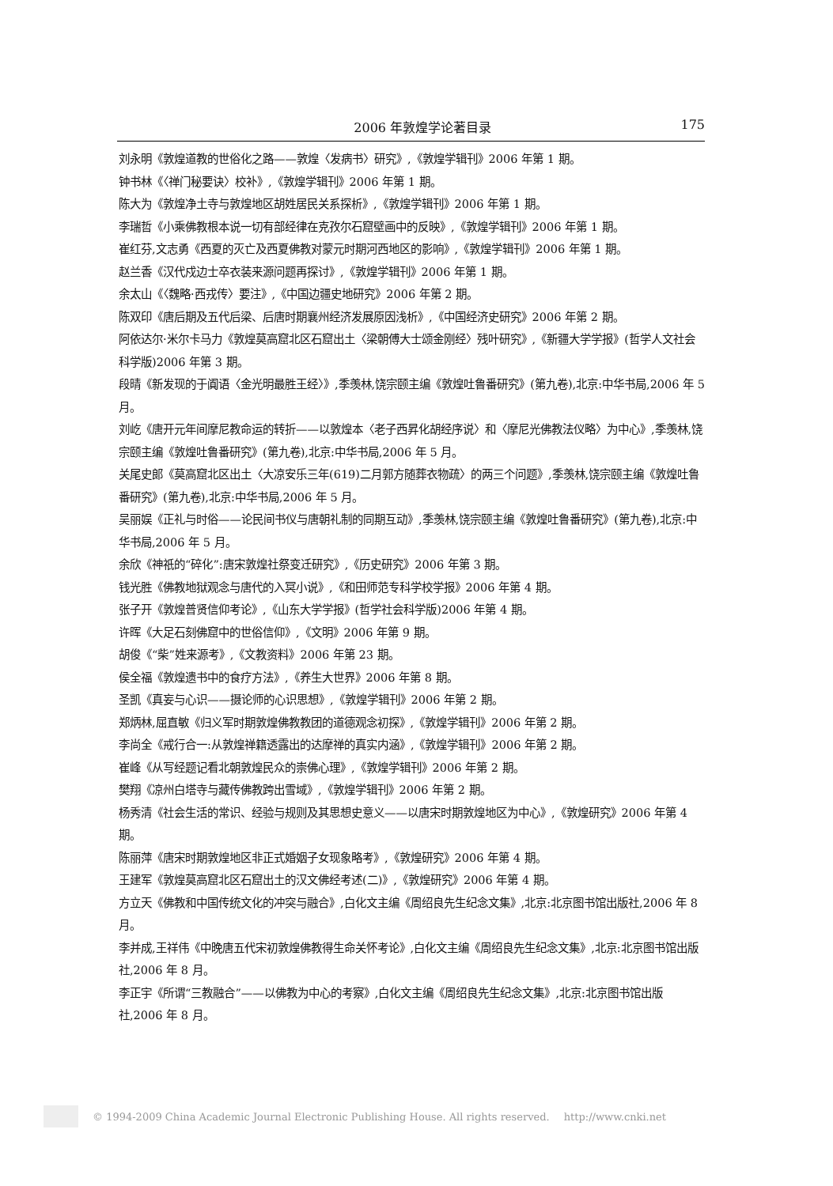2006 年敦煌学论著目录 175
刘永明《敦煌道教的世俗化之路——敦煌〈发病书〉研究》,《敦煌学辑刊》2006 年第 1 期。
钟书林《〈禅门秘要诀〉校补》,《敦煌学辑刊》2006 年第 1 期。
陈大为《敦煌净土寺与敦煌地区胡姓居民关系探析》,《敦煌学辑刊》2006 年第 1 期。
李瑞哲《小乘佛教根本说一切有部经律在克孜尔石窟壁画中的反映》,《敦煌学辑刊》2006 年第 1 期。
崔红芬,文志勇《西夏的灭亡及西夏佛教对蒙元时期河西地区的影响》,《敦煌学辑刊》2006 年第 1 期。
赵兰香《汉代戍边士卒衣装来源问题再探讨》,《敦煌学辑刊》2006 年第 1 期。
余太山《〈魏略·西戎传〉要注》,《中国边疆史地研究》2006 年第 2 期。
陈双印《唐后期及五代后梁、后唐时期襄州经济发展原因浅析》,《中国经济史研究》2006 年第 2 期。
阿依达尔·米尔卡马力《敦煌莫高窟北区石窟出土〈梁朝傅大士颂金刚经〉残叶研究》,《新疆大学学报》(哲学人文社会科学版)2006 年第 3 期。
段晴《新发现的于阗语〈金光明最胜王经〉》,季羡林,饶宗颐主编《敦煌吐鲁番研究》(第九卷),北京:中华书局,2006 年 5 月。
刘屹《唐开元年间摩尼教命运的转折——以敦煌本〈老子西昇化胡经序说〉和〈摩尼光佛教法仪略〉为中心》,季羡林,饶宗颐主编《敦煌吐鲁番研究》(第九卷),北京:中华书局,2006 年 5 月。
关尾史郎《莫高窟北区出土〈大凉安乐三年(619)二月郭方随葬衣物疏〉的两三个问题》,季羡林,饶宗颐主编《敦煌吐鲁番研究》(第九卷),北京:中华书局,2006 年 5 月。
吴丽娱《正礼与时俗——论民间书仪与唐朝礼制的同期互动》,季羡林,饶宗颐主编《敦煌吐鲁番研究》(第九卷),北京:中华书局,2006 年 5 月。
余欣《神祇的“碎化”:唐宋敦煌社祭变迁研究》,《历史研究》2006 年第 3 期。
钱光胜《佛教地狱观念与唐代的入冥小说》,《和田师范专科学校学报》2006 年第 4 期。
张子开《敦煌普贤信仰考论》,《山东大学学报》(哲学社会科学版)2006 年第 4 期。
许晖《大足石刻佛窟中的世俗信仰》,《文明》2006 年第 9 期。
胡俊《“柴”姓来源考》,《文教资料》2006 年第 23 期。
侯全福《敦煌遗书中的食疗方法》,《养生大世界》2006 年第 8 期。
圣凯《真妄与心识——摄论师的心识思想》,《敦煌学辑刊》2006 年第 2 期。
郑炳林,屈直敏《归义军时期敦煌佛教教团的道德观念初探》,《敦煌学辑刊》2006 年第 2 期。
李尚全《戒行合一:从敦煌禅籍透露出的达摩禅的真实内涵》,《敦煌学辑刊》2006 年第 2 期。
崔峰《从写经题记看北朝敦煌民众的崇佛心理》,《敦煌学辑刊》2006 年第 2 期。
樊翔《凉州白塔寺与藏传佛教跨出雪域》,《敦煌学辑刊》2006 年第 2 期。
杨秀清《社会生活的常识、经验与规则及其思想史意义——以唐宋时期敦煌地区为中心》,《敦煌研究》2006 年第 4 期。
陈丽萍《唐宋时期敦煌地区非正式婚姻子女现象略考》,《敦煌研究》2006 年第 4 期。
王建军《敦煌莫高窟北区石窟出土的汉文佛经考述(二)》,《敦煌研究》2006 年第 4 期。
方立天《佛教和中国传统文化的冲突与融合》,白化文主编《周绍良先生纪念文集》,北京:北京图书馆出版社,2006 年 8 月。
李并成,王祥伟《中晚唐五代宋初敦煌佛教得生命关怀考论》,白化文主编《周绍良先生纪念文集》,北京:北京图书馆出版社,2006 年 8 月。
李正宇《所谓“三教融合”——以佛教为中心的考察》,白化文主编《周绍良先生纪念文集》,北京:北京图书馆出版社,2006 年 8 月。
© 1994-2009 China Academic Journal Electronic Publishing House. All rights reserved. http://www.cnki.net